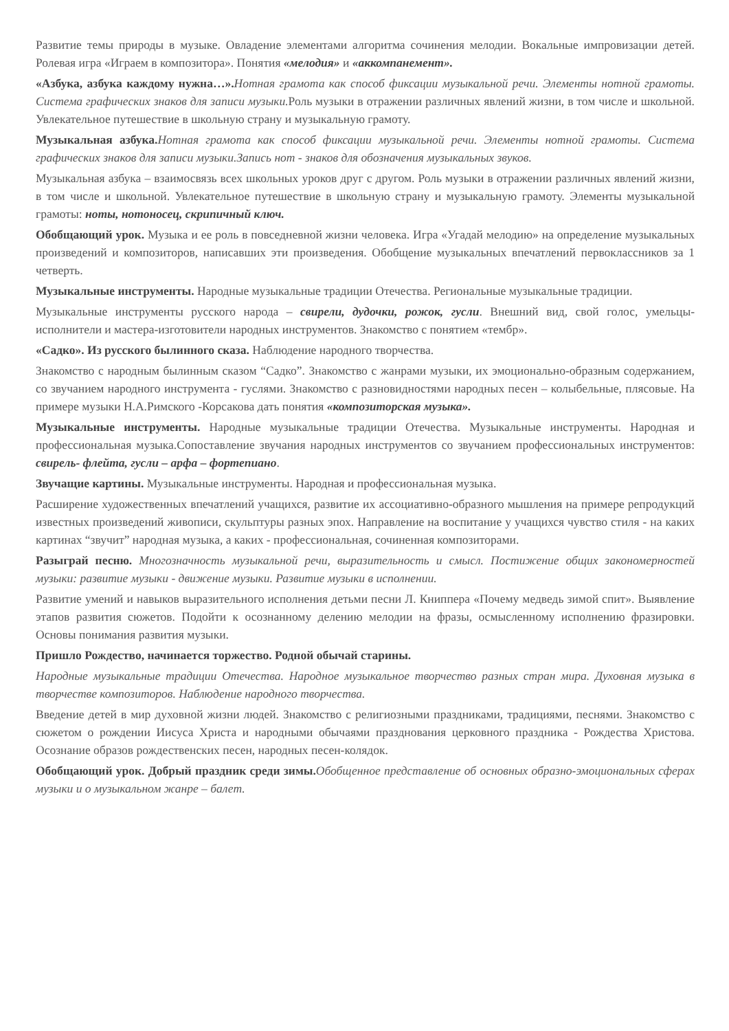Развитие темы природы в музыке. Овладение элементами алгоритма сочинения мелодии. Вокальные импровизации детей. Ролевая игра «Играем в композитора». Понятия «мелодия» и «аккомпанемент».
«Азбука, азбука каждому нужна…». Нотная грамота как способ фиксации музыкальной речи. Элементы нотной грамоты. Система графических знаков для записи музыки. Роль музыки в отражении различных явлений жизни, в том числе и школьной. Увлекательное путешествие в школьную страну и музыкальную грамоту.
Музыкальная азбука. Нотная грамота как способ фиксации музыкальной речи. Элементы нотной грамоты. Система графических знаков для записи музыки.Запись нот - знаков для обозначения музыкальных звуков.
Музыкальная азбука – взаимосвязь всех школьных уроков друг с другом. Роль музыки в отражении различных явлений жизни, в том числе и школьной. Увлекательное путешествие в школьную страну и музыкальную грамоту. Элементы музыкальной грамоты: ноты, нотоносец, скрипичный ключ.
Обобщающий урок. Музыка и ее роль в повседневной жизни человека. Игра «Угадай мелодию» на определение музыкальных произведений и композиторов, написавших эти произведения. Обобщение музыкальных впечатлений первоклассников за 1 четверть.
Музыкальные инструменты. Народные музыкальные традиции Отечества. Региональные музыкальные традиции.
Музыкальные инструменты русского народа – свирели, дудочки, рожок, гусли. Внешний вид, свой голос, умельцы-исполнители и мастера-изготовители народных инструментов. Знакомство с понятием «тембр».
«Садко». Из русского былинного сказа. Наблюдение народного творчества.
Знакомство с народным былинным сказом “Садко”. Знакомство с жанрами музыки, их эмоционально-образным содержанием, со звучанием народного инструмента - гуслями. Знакомство с разновидностями народных песен – колыбельные, плясовые. На примере музыки Н.А.Римского -Корсакова дать понятия «композиторская музыка».
Музыкальные инструменты. Народные музыкальные традиции Отечества. Музыкальные инструменты. Народная и профессиональная музыка.Сопоставление звучания народных инструментов со звучанием профессиональных инструментов: свирель- флейта, гусли – арфа – фортепиано.
Звучащие картины. Музыкальные инструменты. Народная и профессиональная музыка.
Расширение художественных впечатлений учащихся, развитие их ассоциативно-образного мышления на примере репродукций известных произведений живописи, скульптуры разных эпох. Направление на воспитание у учащихся чувство стиля - на каких картинах “звучит” народная музыка, а каких - профессиональная, сочиненная композиторами.
Разыграй песню. Многозначность музыкальной речи, выразительность и смысл. Постижение общих закономерностей музыки: развитие музыки - движение музыки. Развитие музыки в исполнении.
Развитие умений и навыков выразительного исполнения детьми песни Л. Книппера «Почему медведь зимой спит». Выявление этапов развития сюжетов. Подойти к осознанному делению мелодии на фразы, осмысленному исполнению фразировки. Основы понимания развития музыки.
Пришло Рождество, начинается торжество. Родной обычай старины.
Народные музыкальные традиции Отечества. Народное музыкальное творчество разных стран мира. Духовная музыка в творчестве композиторов. Наблюдение народного творчества.
Введение детей в мир духовной жизни людей. Знакомство с религиозными праздниками, традициями, песнями. Знакомство с сюжетом о рождении Иисуса Христа и народными обычаями празднования церковного праздника - Рождества Христова. Осознание образов рождественских песен, народных песен-колядок.
Обобщающий урок. Добрый праздник среди зимы. Обобщенное представление об основных образно-эмоциональных сферах музыки и о музыкальном жанре – балет.